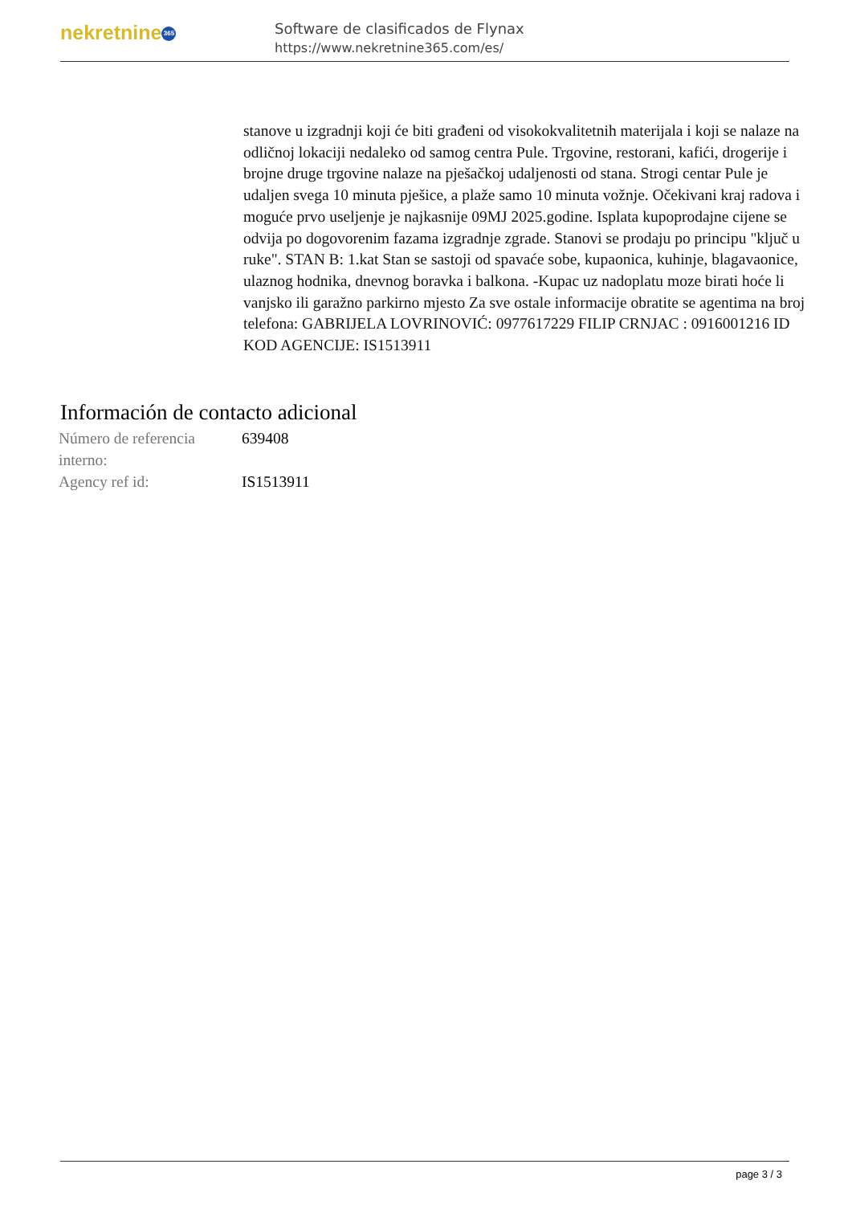nekretnine 365
Software de clasificados de Flynax
https://www.nekretnine365.com/es/
stanove u izgradnji koji će biti građeni od visokokvalitetnih materijala i koji se nalaze na odličnoj lokaciji nedaleko od samog centra Pule. Trgovine, restorani, kafići, drogerije i brojne druge trgovine nalaze na pješačkoj udaljenosti od stana. Strogi centar Pule je udaljen svega 10 minuta pješice, a plaže samo 10 minuta vožnje. Očekivani kraj radova i moguće prvo useljenje je najkasnije 09MJ 2025.godine. Isplata kupoprodajne cijene se odvija po dogovorenim fazama izgradnje zgrade. Stanovi se prodaju po principu "ključ u ruke". STAN B: 1.kat Stan se sastoji od spavaće sobe, kupaonica, kuhinje, blagavaonice, ulaznog hodnika, dnevnog boravka i balkona. -Kupac uz nadoplatu moze birati hoće li vanjsko ili garažno parkirno mjesto Za sve ostale informacije obratite se agentima na broj telefona: GABRIJELA LOVRINOVIĆ: 0977617229 FILIP CRNJAC : 0916001216 ID KOD AGENCIJE: IS1513911
Información de contacto adicional
| Número de referencia interno: | 639408 |
| Agency ref id: | IS1513911 |
page 3 / 3